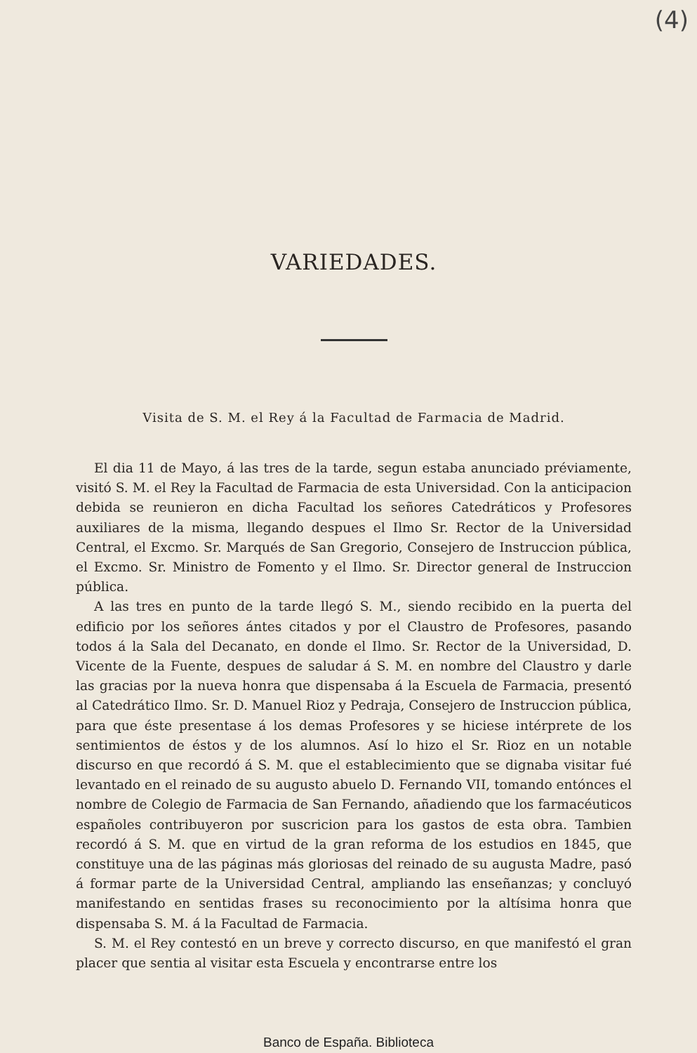(4)
VARIEDADES.
Visita de S. M. el Rey á la Facultad de Farmacia de Madrid.
El dia 11 de Mayo, á las tres de la tarde, segun estaba anunciado préviamente, visitó S. M. el Rey la Facultad de Farmacia de esta Universidad. Con la anticipacion debida se reunieron en dicha Facultad los señores Catedráticos y Profesores auxiliares de la misma, llegando despues el Ilmo Sr. Rector de la Universidad Central, el Excmo. Sr. Marqués de San Gregorio, Consejero de Instruccion pública, el Excmo. Sr. Ministro de Fomento y el Ilmo. Sr. Director general de Instruccion pública.
A las tres en punto de la tarde llegó S. M., siendo recibido en la puerta del edificio por los señores ántes citados y por el Claustro de Profesores, pasando todos á la Sala del Decanato, en donde el Ilmo. Sr. Rector de la Universidad, D. Vicente de la Fuente, despues de saludar á S. M. en nombre del Claustro y darle las gracias por la nueva honra que dispensaba á la Escuela de Farmacia, presentó al Catedrático Ilmo. Sr. D. Manuel Rioz y Pedraja, Consejero de Instruccion pública, para que éste presentase á los demas Profesores y se hiciese intérprete de los sentimientos de éstos y de los alumnos. Así lo hizo el Sr. Rioz en un notable discurso en que recordó á S. M. que el establecimiento que se dignaba visitar fué levantado en el reinado de su augusto abuelo D. Fernando VII, tomando entónces el nombre de Colegio de Farmacia de San Fernando, añadiendo que los farmacéuticos españoles contribuyeron por suscricion para los gastos de esta obra. Tambien recordó á S. M. que en virtud de la gran reforma de los estudios en 1845, que constituye una de las páginas más gloriosas del reinado de su augusta Madre, pasó á formar parte de la Universidad Central, ampliando las enseñanzas; y concluyó manifestando en sentidas frases su reconocimiento por la altísima honra que dispensaba S. M. á la Facultad de Farmacia.
S. M. el Rey contestó en un breve y correcto discurso, en que manifestó el gran placer que sentia al visitar esta Escuela y encontrarse entre los
Banco de España. Biblioteca